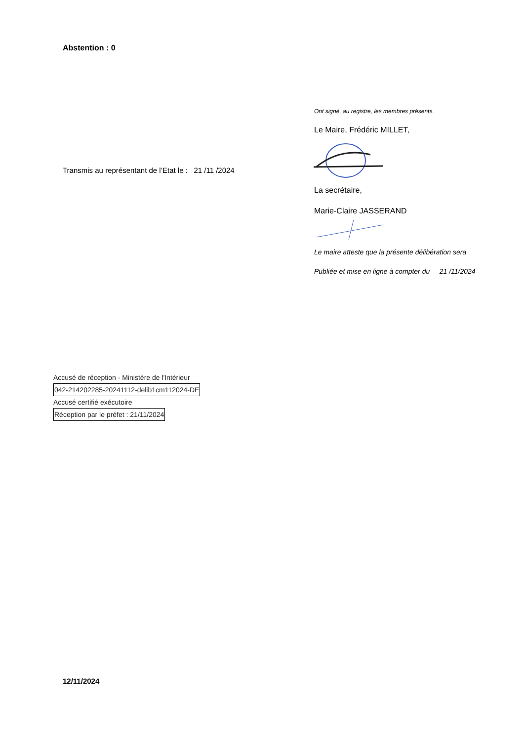Abstention : 0
Ont signé, au registre, les membres présents.
Le Maire, Frédéric MILLET,
Transmis au représentant de l’Etat le : 21 /11 /2024
La secrétaire,
Marie-Claire JASSERAND
Le maire atteste que la présente délibération sera
Publiée et mise en ligne à compter du 21 /11/2024
Accusé de réception - Ministère de l'Intérieur
042-214202285-20241112-delib1cm112024-DE
Accusé certifié exécutoire
Réception par le préfet : 21/11/2024
12/11/2024